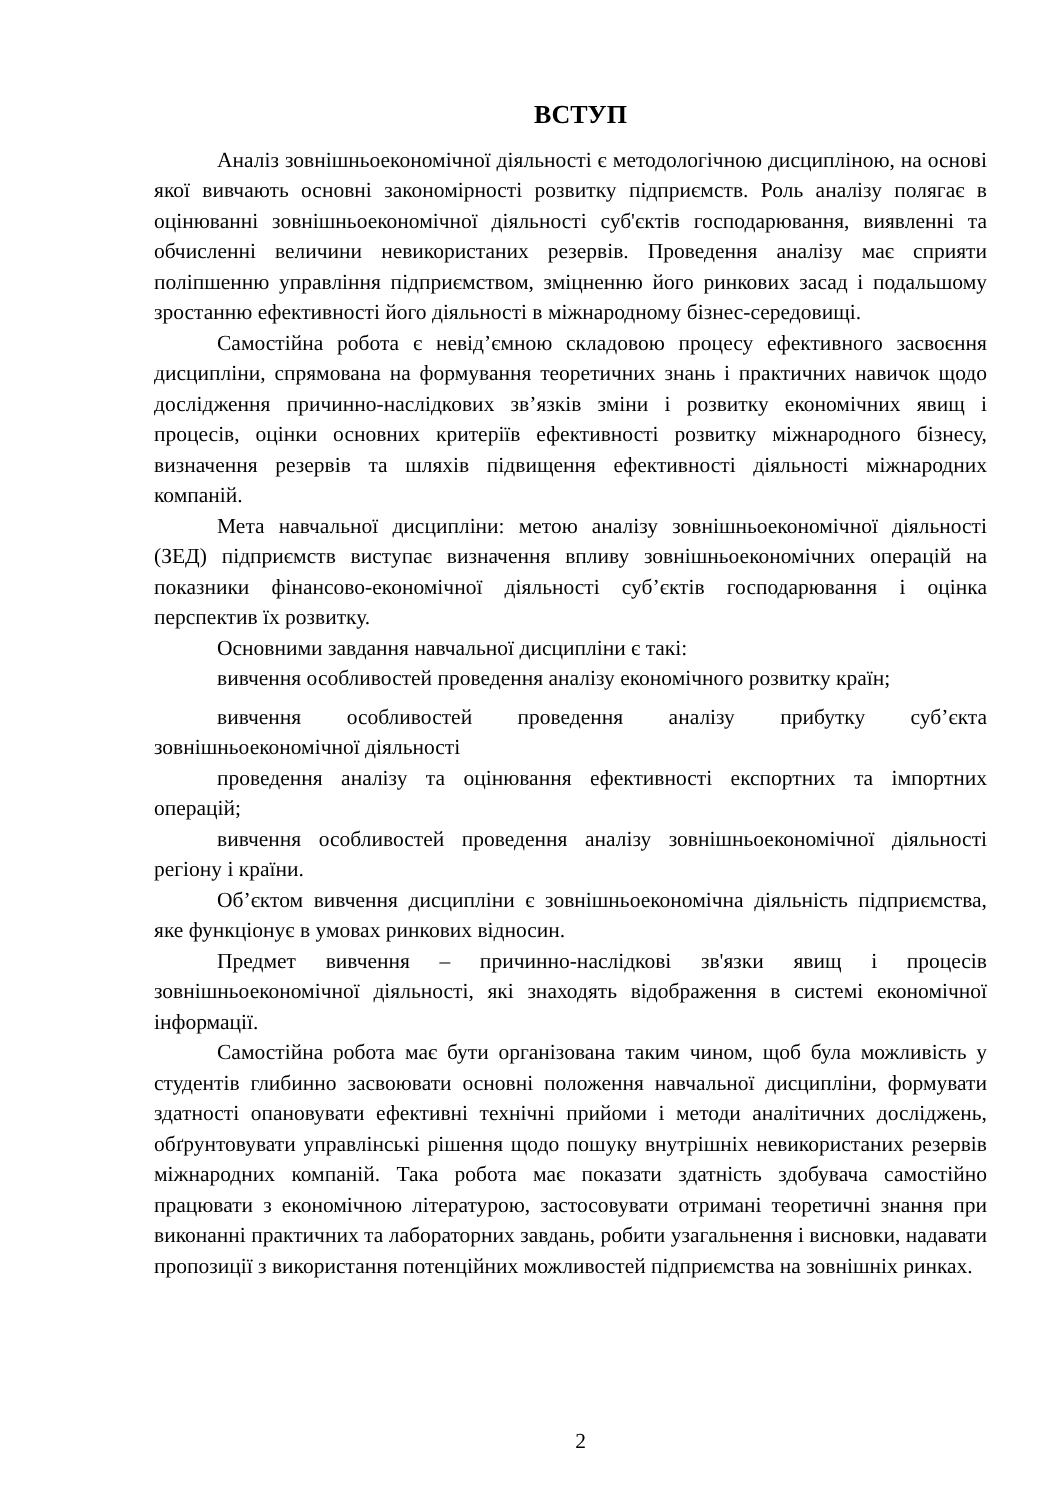ВСТУП
Аналіз зовнішньоекономічної діяльності є методологічною дисципліною, на основі якої вивчають основні закономірності розвитку підприємств. Роль аналізу полягає в оцінюванні зовнішньоекономічної діяльності суб'єктів господарювання, виявленні та обчисленні величини невикористаних резервів. Проведення аналізу має сприяти поліпшенню управління підприємством, зміцненню його ринкових засад і подальшому зростанню ефективності його діяльності в міжнародному бізнес-середовищі.
Самостійна робота є невід’ємною складовою процесу ефективного засвоєння дисципліни, спрямована на формування теоретичних знань і практичних навичок щодо дослідження причинно-наслідкових зв’язків зміни і розвитку економічних явищ і процесів, оцінки основних критеріїв ефективності розвитку міжнародного бізнесу, визначення резервів та шляхів підвищення ефективності діяльності міжнародних компаній.
Мета навчальної дисципліни: метою аналізу зовнішньоекономічної діяльності (ЗЕД) підприємств виступає визначення впливу зовнішньоекономічних операцій на показники фінансово-економічної діяльності суб’єктів господарювання і оцінка перспектив їх розвитку.
Основними завдання навчальної дисципліни є такі:
вивчення особливостей проведення аналізу економічного розвитку країн;
вивчення особливостей проведення аналізу прибутку суб’єкта зовнішньоекономічної діяльності
проведення аналізу та оцінювання ефективності експортних та імпортних операцій;
вивчення особливостей проведення аналізу зовнішньоекономічної діяльності регіону і країни.
Об’єктом вивчення дисципліни є зовнішньоекономічна діяльність підприємства, яке функціонує в умовах ринкових відносин.
Предмет вивчення – причинно-наслідкові зв'язки явищ і процесів зовнішньоекономічної діяльності, які знаходять відображення в системі економічної інформації.
Самостійна робота має бути організована таким чином, щоб була можливість у студентів глибинно засвоювати основні положення навчальної дисципліни, формувати здатності опановувати ефективні технічні прийоми і методи аналітичних досліджень, обґрунтовувати управлінські рішення щодо пошуку внутрішніх невикористаних резервів міжнародних компаній. Така робота має показати здатність здобувача самостійно працювати з економічною літературою, застосовувати отримані теоретичні знання при виконанні практичних та лабораторних завдань, робити узагальнення і висновки, надавати пропозиції з використання потенційних можливостей підприємства на зовнішніх ринках.
2